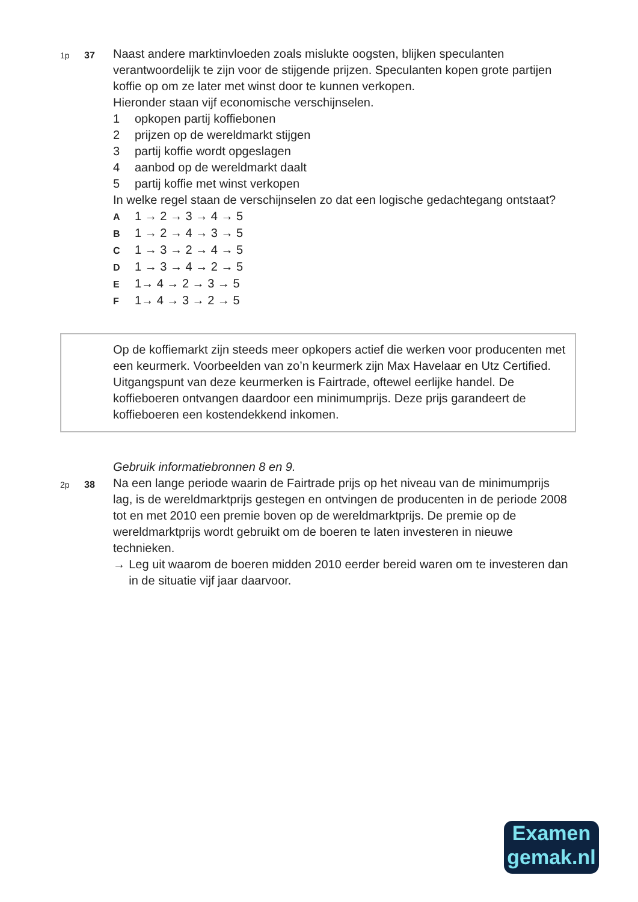1p 37
Naast andere marktinvloeden zoals mislukte oogsten, blijken speculanten verantwoordelijk te zijn voor de stijgende prijzen. Speculanten kopen grote partijen koffie op om ze later met winst door te kunnen verkopen.
Hieronder staan vijf economische verschijnselen.
1 opkopen partij koffiebonen
2 prijzen op de wereldmarkt stijgen
3 partij koffie wordt opgeslagen
4 aanbod op de wereldmarkt daalt
5 partij koffie met winst verkopen
In welke regel staan de verschijnselen zo dat een logische gedachtegang ontstaat?
A 1 → 2 → 3 → 4 → 5
B 1 → 2 → 4 → 3 → 5
C 1 → 3 → 2 → 4 → 5
D 1 → 3 → 4 → 2 → 5
E 1→ 4 → 2 → 3 → 5
F 1→ 4 → 3 → 2 → 5
Op de koffiemarkt zijn steeds meer opkopers actief die werken voor producenten met een keurmerk. Voorbeelden van zo’n keurmerk zijn Max Havelaar en Utz Certified.
Uitgangspunt van deze keurmerken is Fairtrade, oftewel eerlijke handel. De koffieboeren ontvangen daardoor een minimumprijs. Deze prijs garandeert de koffieboeren een kostendekkend inkomen.
Gebruik informatiebronnen 8 en 9.
2p 38
Na een lange periode waarin de Fairtrade prijs op het niveau van de minimumprijs lag, is de wereldmarktprijs gestegen en ontvingen de producenten in de periode 2008 tot en met 2010 een premie boven op de wereldmarktprijs. De premie op de wereldmarktprijs wordt gebruikt om de boeren te laten investeren in nieuwe technieken.
→ Leg uit waarom de boeren midden 2010 eerder bereid waren om te investeren dan in de situatie vijf jaar daarvoor.
Examen
gemak.nl